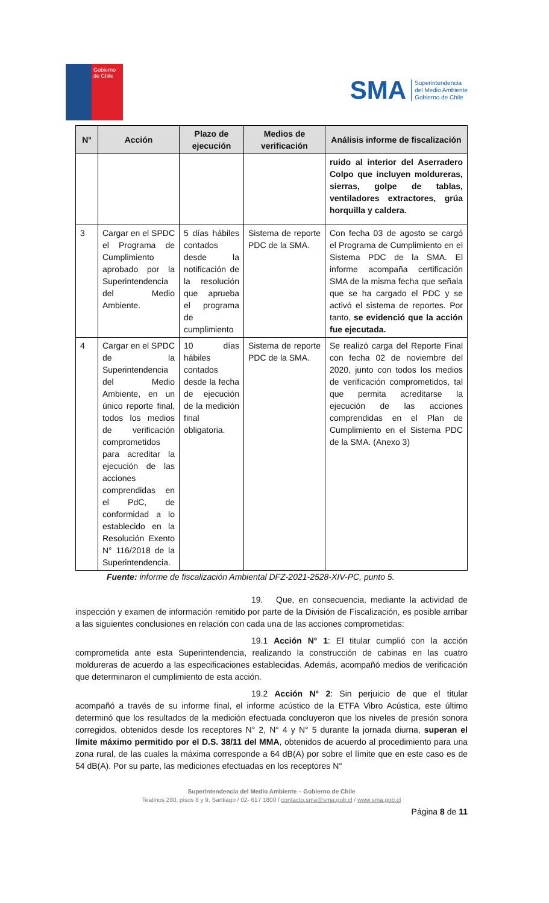Gobierno de Chile
SMA
Superintendencia
del Medio Ambiente
Gobierno de Chile
| N° | Acción | Plazo de ejecución | Medios de verificación | Análisis informe de fiscalización |
| --- | --- | --- | --- | --- |
| | | | | ruido al interior del Aserradero Colpo que incluyen moldureras, sierras, golpe de tablas, ventiladores extractores, grúa horquilla y caldera. |
| 3 | Cargar en el SPDC el Programa de Cumplimiento aprobado por la Superintendencia del Medio Ambiente. | 5 días hábiles contados desde la notificación de la resolución que aprueba el programa de cumplimiento | Sistema de reporte PDC de la SMA. | Con fecha 03 de agosto se cargó el Programa de Cumplimiento en el Sistema PDC de la SMA. El informe acompaña certificación SMA de la misma fecha que señala que se ha cargado el PDC y se activó el sistema de reportes. Por tanto, se evidenció que la acción fue ejecutada. |
| 4 | Cargar en el SPDC de la Superintendencia del Medio Ambiente, en un único reporte final, todos los medios de verificación comprometidos para acreditar la ejecución de las acciones comprendidas en el PdC, de conformidad a lo establecido en la Resolución Exento N° 116/2018 de la Superintendencia. | 10 días hábiles contados desde la fecha de ejecución de la medición final obligatoria. | Sistema de reporte PDC de la SMA. | Se realizó carga del Reporte Final con fecha 02 de noviembre del 2020, junto con todos los medios de verificación comprometidos, tal que permita acreditarse la ejecución de las acciones comprendidas en el Plan de Cumplimiento en el Sistema PDC de la SMA. (Anexo 3) |
Fuente: informe de fiscalización Ambiental DFZ-2021-2528-XIV-PC, punto 5.
19. Que, en consecuencia, mediante la actividad de inspección y examen de información remitido por parte de la División de Fiscalización, es posible arribar a las siguientes conclusiones en relación con cada una de las acciones comprometidas:
19.1 Acción N° 1: El titular cumplió con la acción comprometida ante esta Superintendencia, realizando la construcción de cabinas en las cuatro moldureras de acuerdo a las especificaciones establecidas. Además, acompañó medios de verificación que determinaron el cumplimiento de esta acción.
19.2 Acción N° 2: Sin perjuicio de que el titular acompañó a través de su informe final, el informe acústico de la ETFA Vibro Acústica, este último determinó que los resultados de la medición efectuada concluyeron que los niveles de presión sonora corregidos, obtenidos desde los receptores N° 2, N° 4 y N° 5 durante la jornada diurna, superan el límite máximo permitido por el D.S. 38/11 del MMA, obtenidos de acuerdo al procedimiento para una zona rural, de las cuales la máxima corresponde a 64 dB(A) por sobre el límite que en este caso es de 54 dB(A). Por su parte, las mediciones efectuadas en los receptores N°
Superintendencia del Medio Ambiente – Gobierno de Chile
Teatinos 280, pisos 8 y 9, Santiago / 02- 617 1800 / contacto.sma@sma.gob.cl / www.sma.gob.cl
Página 8 de 11